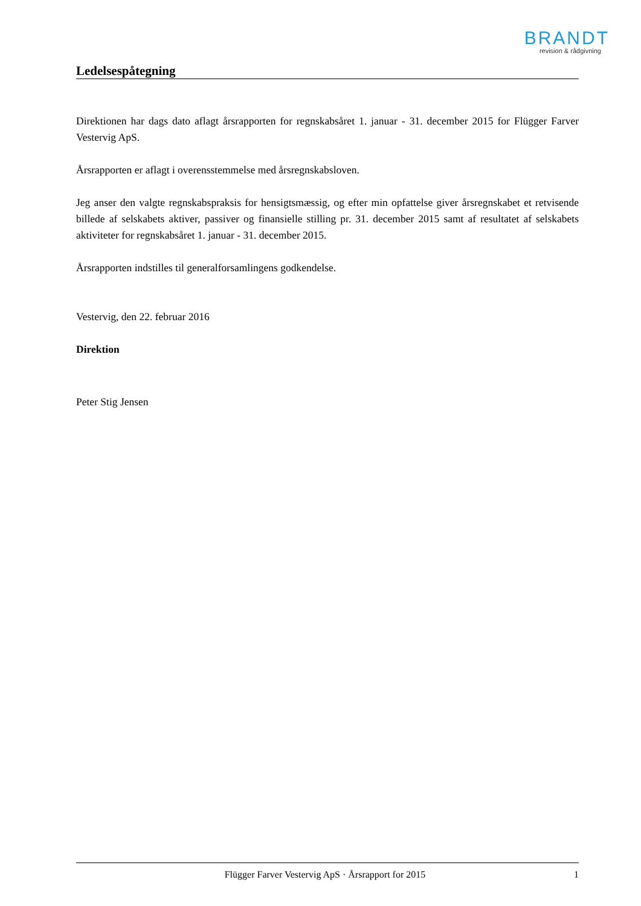BRANDT
revision & rådgivning
Ledelsespåtegning
Direktionen har dags dato aflagt årsrapporten for regnskabsåret 1. januar - 31. december 2015 for Flügger Farver Vestervig ApS.
Årsrapporten er aflagt i overensstemmelse med årsregnskabsloven.
Jeg anser den valgte regnskabspraksis for hensigtsmæssig, og efter min opfattelse giver årsregnskabet et retvisende billede af selskabets aktiver, passiver og finansielle stilling pr. 31. december 2015 samt af resultatet af selskabets aktiviteter for regnskabsåret 1. januar - 31. december 2015.
Årsrapporten indstilles til generalforsamlingens godkendelse.
Vestervig, den 22. februar 2016
Direktion
Peter Stig Jensen
Flügger Farver Vestervig ApS · Årsrapport for 2015 1